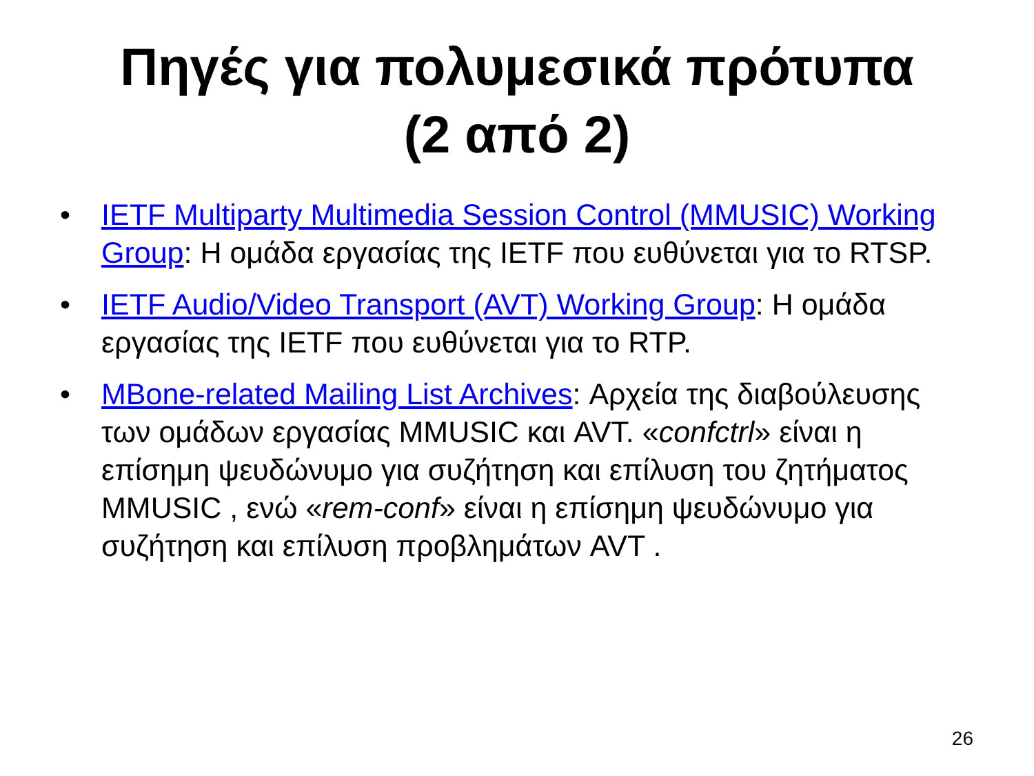Πηγές για πολυμεσικά πρότυπα
(2 από 2)
• IETF Multiparty Multimedia Session Control (MMUSIC) Working Group: Η ομάδα εργασίας της IETF που ευθύνεται για το RTSP.
• IETF Audio/Video Transport (AVT) Working Group: Η ομάδα εργασίας της IETF που ευθύνεται για το RTP.
• MBone-related Mailing List Archives: Αρχεία της διαβούλευσης των ομάδων εργασίας MMUSIC και AVT. «confctrl» είναι η επίσημη ψευδώνυμο για συζήτηση και επίλυση του ζητήματος MMUSIC , ενώ «rem-conf» είναι η επίσημη ψευδώνυμο για συζήτηση και επίλυση προβλημάτων AVT .
26